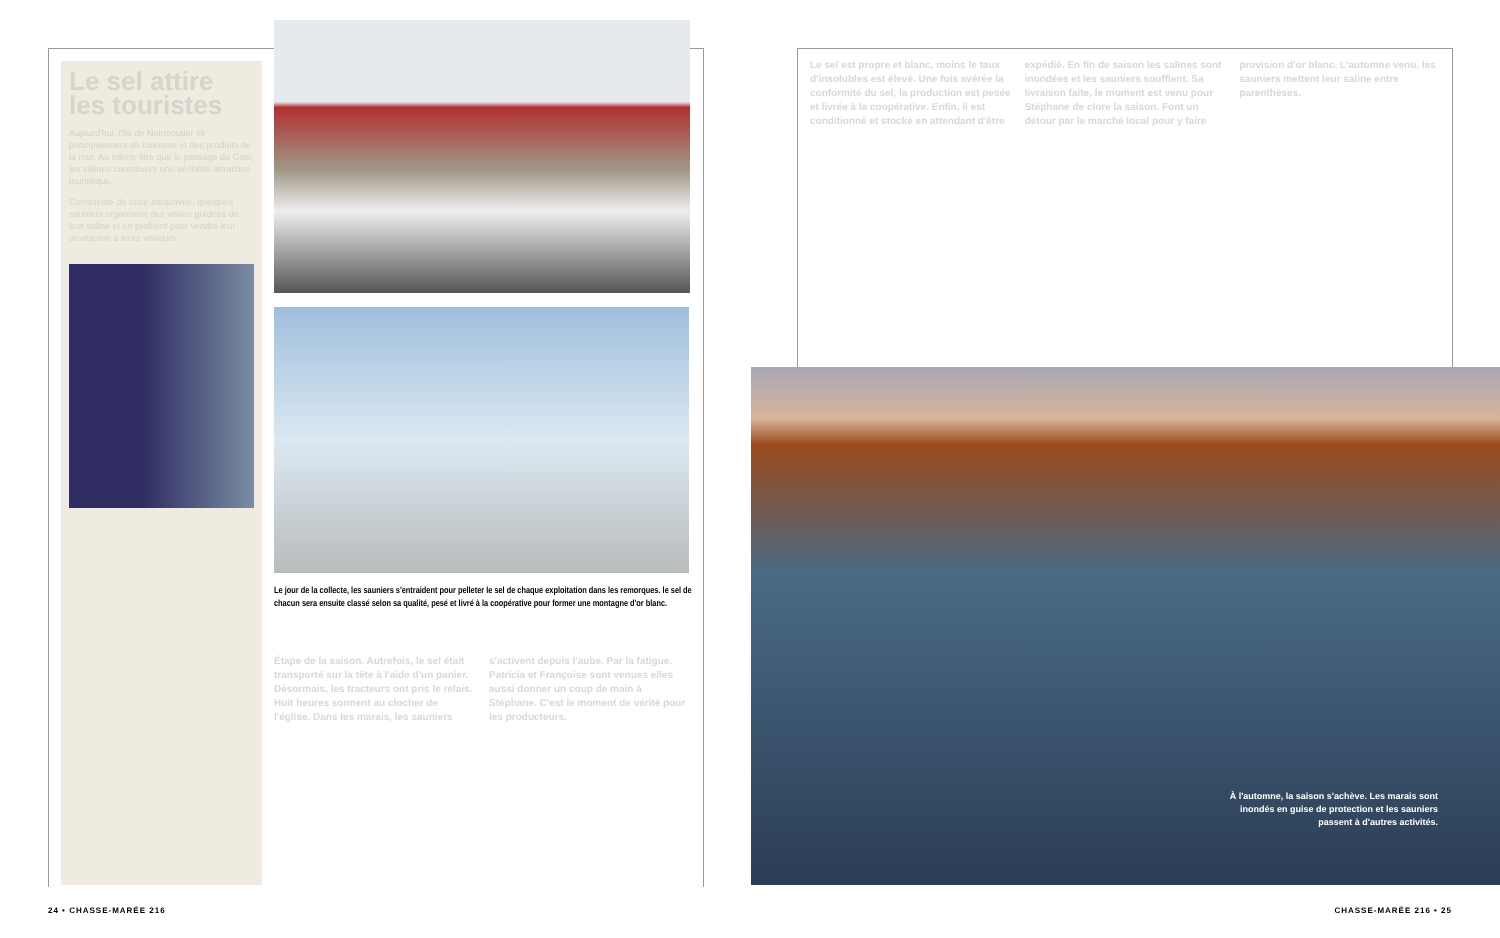Le sel attire les touristes
Aujourd'hui, l'île de Noirmoutier vit principalement du tourisme et des produits de la mer. Au même titre que le passage du Gois, les salines constituent une véritable attraction touristique.
Consciente de cette attractivité, quelques sauniers organisent des visites guidées de leur saline et en profitent pour vendre leur production à leurs visiteurs.
Le jour de la collecte, les sauniers s'entraident pour pelleter le sel de chaque exploitation dans les remorques. le sel de chacun sera ensuite classé selon sa qualité, pesé et livré à la coopérative pour former une montagne d'or blanc.
Étape de la saison. Autrefois, le sel était transporté sur la tête à l'aide d'un panier. Désormais, les tracteurs ont pris le relais. Huit heures sonnent au clocher de l'église. Dans les marais, les sauniers s'activent depuis l'aube. Par la fatigue. Patricia et Françoise sont venues elles aussi donner un coup de main à Stéphane. C'est le moment de vérité pour les producteurs.
Le sel est propre et blanc, moins le taux d'insolubles est élevé. Une fois avérée la conformité du sel, la production est pesée et livrée à la coopérative. Enfin, il est conditionné et stocké en attendant d'être expédié. En fin de saison les salines sont inondées et les sauniers soufflent. Sa livraison faite, le moment est venu pour Stéphane de clore la saison. Font un détour par le marché local pour y faire provision d'or blanc. L'automne venu, les sauniers mettent leur saline entre parenthèses.
À l'automne, la saison s'achève. Les marais sont inondés en guise de protection et les sauniers passent à d'autres activités.
24 • CHASSE-MARÉE 216 CHASSE-MARÉE 216 • 25